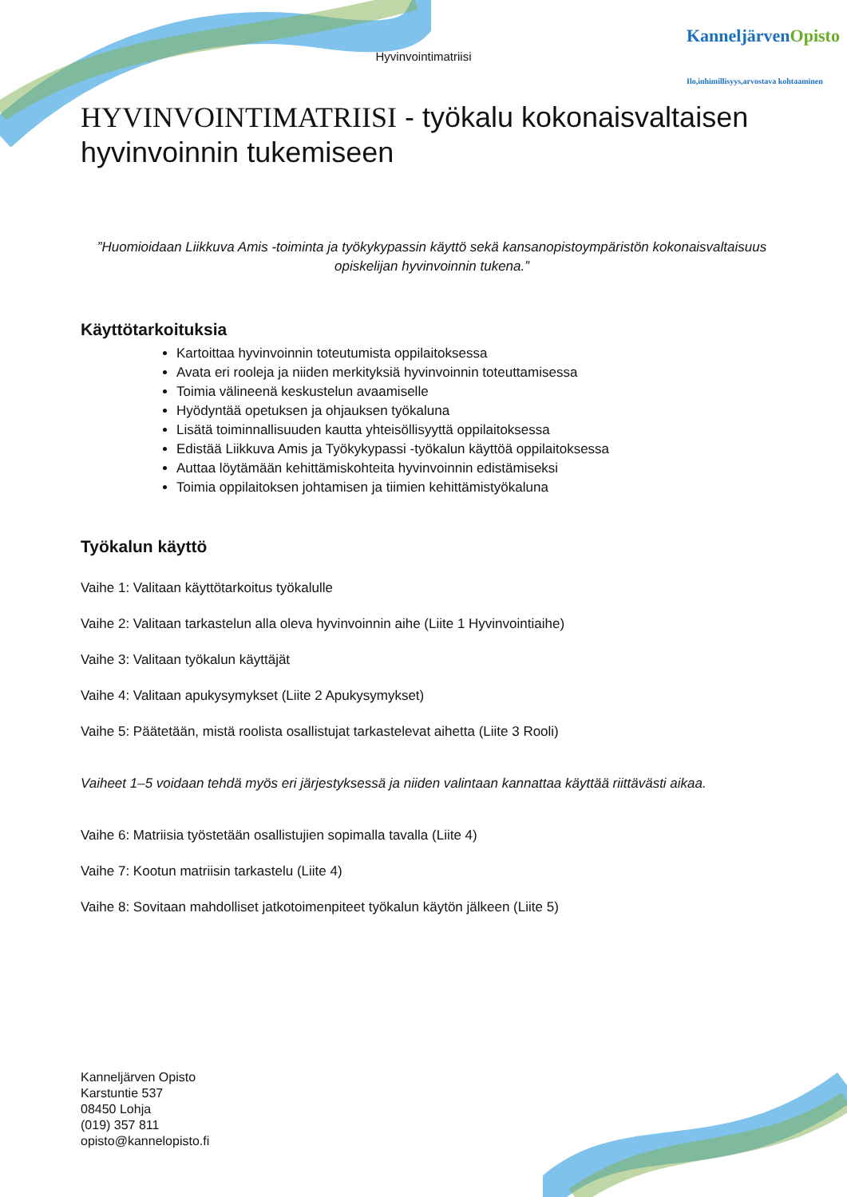Hyvinvointimatriisi
KanneljärvenOpisto
Ilo,inhimillisyys,arvostava kohtaaminen
HYVINVOINTIMATRIISI - työkalu kokonaisvaltaisen hyvinvoinnin tukemiseen
”Huomioidaan Liikkuva Amis -toiminta ja työkykypassin käyttö sekä kansanopistoympäristön kokonaisvaltaisuus opiskelijan hyvinvoinnin tukena.”
Käyttötarkoituksia
Kartoittaa hyvinvoinnin toteutumista oppilaitoksessa
Avata eri rooleja ja niiden merkityksiä hyvinvoinnin toteuttamisessa
Toimia välineenä keskustelun avaamiselle
Hyödyntää opetuksen ja ohjauksen työkaluna
Lisätä toiminnallisuuden kautta yhteisöllisyyttä oppilaitoksessa
Edistää Liikkuva Amis ja Työkykypassi -työkalun käyttöä oppilaitoksessa
Auttaa löytämään kehittämiskohteita hyvinvoinnin edistämiseksi
Toimia oppilaitoksen johtamisen ja tiimien kehittämistyökaluna
Työkalun käyttö
Vaihe 1: Valitaan käyttötarkoitus työkalulle
Vaihe 2: Valitaan tarkastelun alla oleva hyvinvoinnin aihe (Liite 1 Hyvinvointiaihe)
Vaihe 3: Valitaan työkalun käyttäjät
Vaihe 4: Valitaan apukysymykset (Liite 2 Apukysymykset)
Vaihe 5: Päätetään, mistä roolista osallistujat tarkastelevat aihetta (Liite 3 Rooli)
Vaiheet 1–5 voidaan tehdä myös eri järjestyksessä ja niiden valintaan kannattaa käyttää riittävästi aikaa.
Vaihe 6: Matriisia työstetään osallistujien sopimalla tavalla (Liite 4)
Vaihe 7: Kootun matriisin tarkastelu (Liite 4)
Vaihe 8: Sovitaan mahdolliset jatkotoimenpiteet työkalun käytön jälkeen (Liite 5)
Kanneljärven Opisto
Karstuntie 537
08450 Lohja
(019) 357 811
opisto@kannelopisto.fi